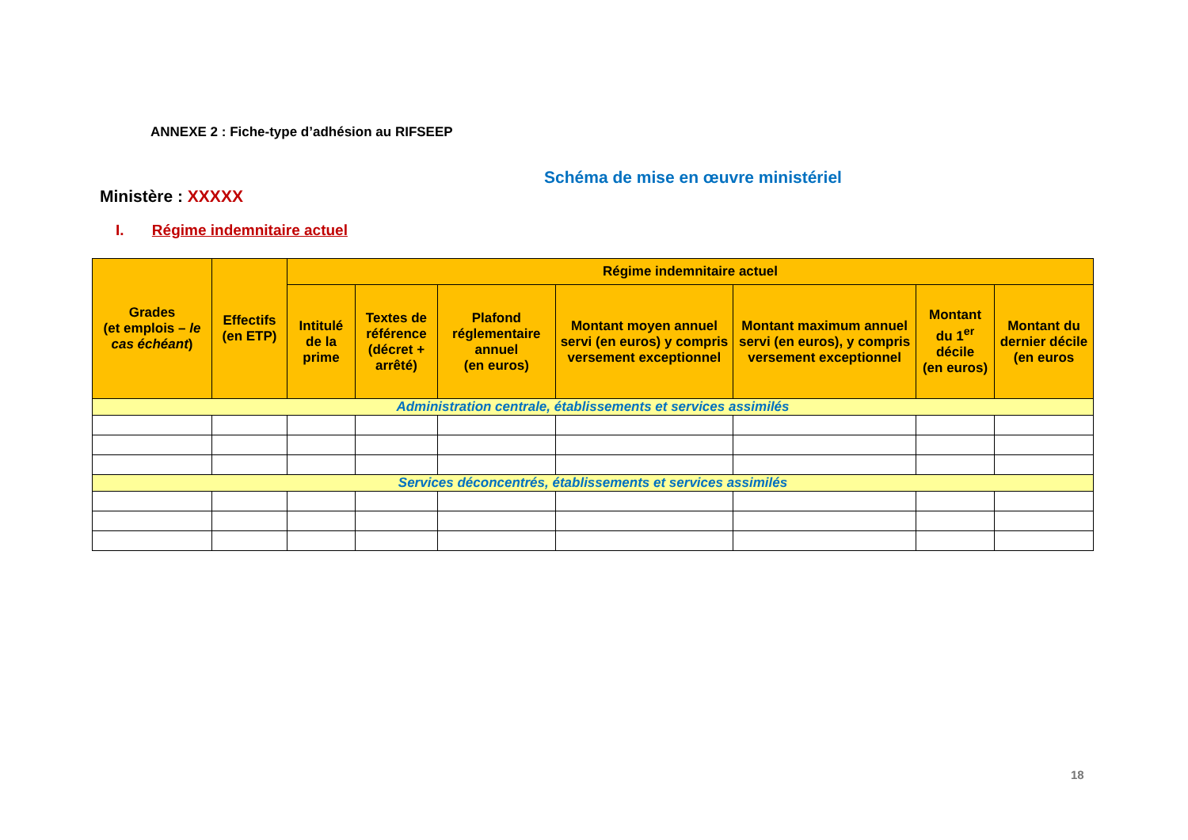ANNEXE 2 : Fiche-type d’adhésion au RIFSEEP
Schéma de mise en œuvre ministériel
Ministère : XXXXX
I. Régime indemnitaire actuel
| Grades (et emplois – le cas échéant ) | Effectifs (en ETP) | Régime indemnitaire actuel | | | | | | |
| --- | --- | --- | --- | --- | --- | --- | --- | --- |
| | | Intitulé de la prime | Textes de référence (décret + arrêté) | Plafond réglementaire annuel (en euros) | Montant moyen annuel servi (en euros) y compris versement exceptionnel | Montant maximum annuel servi (en euros), y compris versement exceptionnel | Montant du 1<sup>er</sup> décile (en euros) | Montant du dernier décile (en euros |
| Administration centrale, établissements et services assimilés | | | | | | | | |
| Services déconcentrés, établissements et services assimilés | | | | | | | | |
18